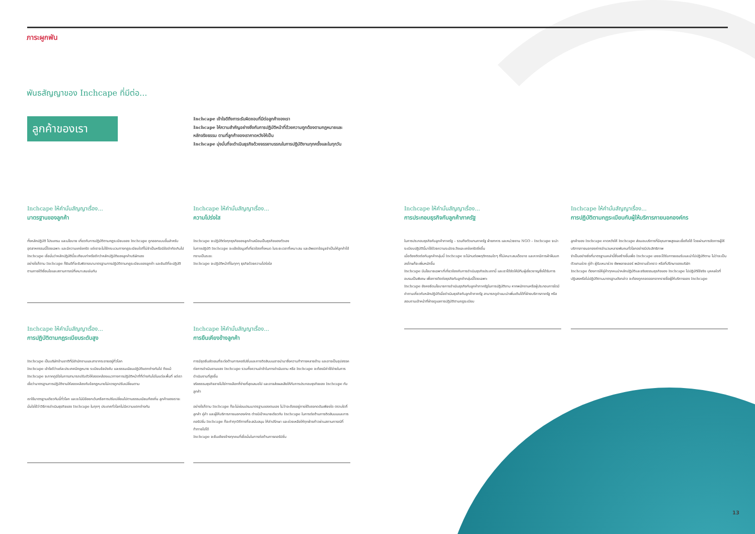ภาระผูกพัน
พันธสัญญาของ Inchcape ที่มีต่อ...
ลูกค้าของเรา
Inchcape เข้าใจดีถึงภาระรับผิดชอบที่มีต่อลูกค้าของเรา
Inchcape ให้ความสำคัญอย่างยิ่งกับการปฏิบัติหน้าที่ด้วยความถูกต้องตามกฎหมายและหลักจริยธรรม ตามที่ลูกค้าของเราคาดหวังให้เป็น
Inchcape มุ่งมั่นที่จะดำเนินธุรกิจด้วยจรรยาบรรณในการปฏิบัติงานทุกครั้งและในทุกวัน
Inchcape ให้คำมั่นสัญญาเรื่อง...
มาตรฐานของลูกค้า
ทั้งหลักปฏิบัติ โปรแกรม และนโยบาย เกี่ยวกับการปฏิบัติตามกฎระเบียบของ Inchcape ถูกออกแบบขึ้นสำหรับอุตสาหกรรมนี้โดยเฉพาะ และมีความเคร่งครัด แต่เราจะไม่ใช้กระบวนทางกฎระเบียบใดที่ไม่จำเป็นหรือมีข้อจำกัดเกินไป
Inchcape เชื่อมั่นว่าหลักปฏิบัตินี้จะเทียบเท่าหรือดีกว่าหลักปฏิบัติของลูกค้าบริษัทเอง
อย่างไรก็ตาม Inchcape ก็ยินดีที่จะรับพิจารณามาตรฐานการปฏิบัติตามกฎระเบียบของลูกค้า และยินดีที่จะปฏิบัติตามภายใต้เงื่อนไขและสถานการณ์ที่เหมาะสมเช่นกัน
Inchcape ให้คำมั่นสัญญาเรื่อง...
ความโปร่งใส
Inchcape จะปฏิบัติต่อทุกธุรกิจของลูกค้าเสมือนเป็นธุรกิจของตัวเอง
ในทางปฏิบัติ Inchcape จะแจ้งข้อมูลที่เกี่ยวข้องทั้งหมด ในระยะเวลาที่เหมาะสม และอัพเดทข้อมูลจำเป็นให้ลูกค้าได้ทราบเป็นระยะ
Inchcape จะปฏิบัติหน้าที่ในทุกๆ ธุรกิจด้วยความโปร่งใส
Inchcape ให้คำมั่นสัญญาเรื่อง...
การประกอบธุรกิจกับลูกค้าภาครัฐ
ในการประกอบธุรกิจกับลูกค้าภาครัฐ – รวมถึงตัวแทนภาครัฐ ฝ่ายทหาร และหน่วยงาน NGO – Inchcape จะนำระเบียบปฏิบัตินี้มาใช้ด้วยความระมัดระวังและเคร่งครัดยิ่งขึ้น
เมื่อต้องติดต่อกับลูกค้ากลุ่มนี้ Inchcape จะไม่ทนต่อพฤติกรรมใดๆ ที่ไม่เหมาะสมเด็ดขาด และหากมีการฝ่าฝืนบทลงโทษก็จะเพิ่มหนักขึ้น
Inchcape มีนโยบายเฉพาะที่เกี่ยวข้องกับการดำเนินธุรกิจประเภทนี้ และเราได้จัดให้มีทีมผู้เชี่ยวชาญซึ่งได้รับการอบรมเป็นพิเศษ เพื่อการติดต่อธุรกิจกับลูกค้ากลุ่มนี้โดยเฉพาะ
Inchcape ยังคงยึดนโยบายการดำเนินธุรกิจกับลูกค้าภาครัฐในการปฏิบัติงาน หากพนักงานหรือผู้ประกอบการใดมีคำถามเกี่ยวกับหลักปฏิบัติเมื่อดำเนินธุรกิจกับลูกค้าภาครัฐ สามารถดูคำแนะนำเพิ่มเติมได้ที่ฝ่ายบริการภาครัฐ หรือสอบถามเจ้าหน้าที่ฝ่ายดูแลการปฏิบัติตามกฎระเบียบ
Inchcape ให้คำมั่นสัญญาเรื่อง...
การปฏิบัติตามกฎระเบียบกับผู้ให้บริการภายนอกองค์กร
ลูกค้าของ Inchcape คาดหวังให้ Inchcape ส่งมอบบริการที่มีคุณภาพสูงและเชื่อถือได้ โดยผ่านการจัดการผู้ให้บริการภายนอกองค์กรจำนวนหลายพันคนทั่วโลกอย่างมีประสิทธิภาพ
จำเป็นอย่างยิ่งที่มาตรฐานเหล่านี้ซึ่งสร้างขึ้นเพื่อ Inchcape เองจะได้รับการยอมรับและนำไปปฏิบัติตาม ไม่ว่าจะเป็นตัวแทนช่วง คู่ค้า ผู้รับเหมาช่วง ซัพพลายเออร์ พนักงานชั่วคราว หรือที่ปรึกษาของบริษัท
Inchcape ต้องการให้คู่ค้าทุกคนนำหลักปฏิบัติและจริยธรรมธุรกิจของ Inchcape ไปปฏิบัติใช้จริง บุคคลใดที่ปฏิเสธหรือไม่ปฏิบัติตามมาตรฐานดังกล่าว จะต้องถูกถอดออกจากรายชื่อผู้ให้บริการของ Inchcape
Inchcape ให้คำมั่นสัญญาเรื่อง...
การปฏิบัติตามกฎระเบียบระดับสูง
Inchcape เป็นบริษัทข้ามชาติที่มีสำนักงานและสาขากระจายอยู่ทั่วโลก
Inchcape เข้าใจดีว่าแต่ละประเทศมีกฎหมาย ระเบียบข้อบังคับ และธรรมเนียมปฏิบัติแตกต่างกันไป ถึงแม้ Inchcape จะภาคภูมิใจในการสามารถปรับตัวให้สอดคล้องแนวทางการปฏิบัติหน้าที่ที่ต่างกันไปในแต่ละพื้นที่ แต่เราเชื่อว่ามาตรฐานการปฏิบัติงานให้สอดคล้องกับข้อกฎหมายไม่ควรถูกปรับเปลี่ยนตาม
เราใช้มาตรฐานเดียวกันนี้ทั่วโลก และจะไม่มีข้อยกเว้นหรือการปรับเปลี่ยนไปตามธรรมเนียมท้องถิ่น ลูกค้าของเราจะมั่นใจได้ว่าวิธีการดำเนินธุรกิจของ Inchcape ในทุกๆ ประเทศทั่วโลกไม่มีความแตกต่างกัน
Inchcape ให้คำมั่นสัญญาเรื่อง...
การยืนเคียงข้างลูกค้า
การมีจุดยืนชัดเจนที่จะต่อต้านการคอรัปชั่นและการติดสินบนอาจนำมาซึ่งความท้าทายหลายด้าน และอาจเป็นอุปสรรคต่อการดำเนินงานของ Inchcape รวมทั้งความล่าช้าในการดำเนินงาน หรือ Inchcape จะต้องมีค่าใช้จ่ายในการดำเนินงานที่สูงขึ้น
จริยธรรมธุรกิจอาจไม่ใช่ทางเลือกที่ง่ายที่สุดเสมอไป และอาจส่งผลเสียให้กับการประกอบธุรกิจของ Inchcape กับลูกค้า
อย่างไรก็ตาม Inchcape ก็จะไม่ผ่อนปรนมาตรฐานของตนเอง ไม่ว่าจะต้องอยู่ภายใต้แรงกดดันเพียงใด ตราบใดที่ลูกค้า คู่ค้า และผู้ให้บริการภายนอกองค์กร ต่างมีเป้าหมายเดียวกับ Inchcape ในการต่อต้านการติดสินบนและการคอรัปชั่น Inchcape ก็จะทำทุกวิถีทางที่จะสนับสนุน ให้คำปรึกษา และช่วยเหลือให้ทุกฝ่ายก้าวผ่านสถานการณ์ที่ท้าทายไปได้
Inchcape จะยืนเคียงข้างทุกคนที่เชื่อมั่นในการต่อต้านการคอรัปชั่น
13